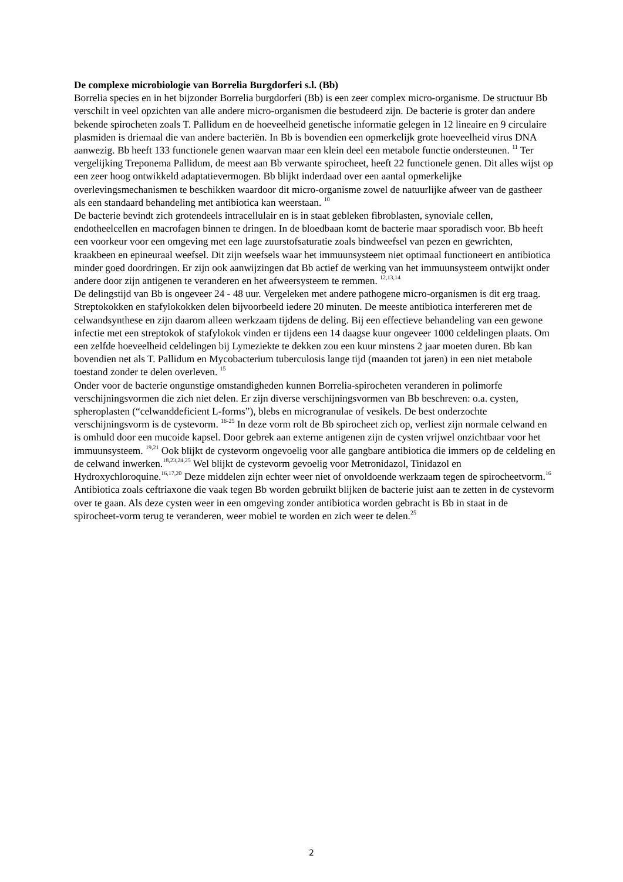De complexe microbiologie van Borrelia Burgdorferi s.l. (Bb)
Borrelia species en in het bijzonder Borrelia burgdorferi (Bb) is een zeer complex micro-organisme. De structuur Bb verschilt in veel opzichten van alle andere micro-organismen die bestudeerd zijn. De bacterie is groter dan andere bekende spirocheten zoals T. Pallidum en de hoeveelheid genetische informatie gelegen in 12 lineaire en 9 circulaire plasmiden is driemaal die van andere bacteriën. In Bb is bovendien een opmerkelijk grote hoeveelheid virus DNA aanwezig. Bb heeft 133 functionele genen waarvan maar een klein deel een metabole functie ondersteunen. <sup>11</sup> Ter vergelijking Treponema Pallidum, de meest aan Bb verwante spirocheet, heeft 22 functionele genen. Dit alles wijst op een zeer hoog ontwikkeld adaptatievermogen. Bb blijkt inderdaad over een aantal opmerkelijke overlevingsmechanismen te beschikken waardoor dit micro-organisme zowel de natuurlijke afweer van de gastheer als een standaard behandeling met antibiotica kan weerstaan. <sup>10</sup>
De bacterie bevindt zich grotendeels intracellulair en is in staat gebleken fibroblasten, synoviale cellen, endotheelcellen en macrofagen binnen te dringen. In de bloedbaan komt de bacterie maar sporadisch voor. Bb heeft een voorkeur voor een omgeving met een lage zuurstofsaturatie zoals bindweefsel van pezen en gewrichten, kraakbeen en epineuraal weefsel. Dit zijn weefsels waar het immuunsysteem niet optimaal functioneert en antibiotica minder goed doordringen. Er zijn ook aanwijzingen dat Bb actief de werking van het immuunsysteem ontwijkt onder andere door zijn antigenen te veranderen en het afweersysteem te remmen. <sup>12,13,14</sup>
De delingstijd van Bb is ongeveer 24 - 48 uur. Vergeleken met andere pathogene micro-organismen is dit erg traag. Streptokokken en stafylokokken delen bijvoorbeeld iedere 20 minuten. De meeste antibiotica interfereren met de celwandsynthese en zijn daarom alleen werkzaam tijdens de deling. Bij een effectieve behandeling van een gewone infectie met een streptokok of stafylokok vinden er tijdens een 14 daagse kuur ongeveer 1000 celdelingen plaats. Om een zelfde hoeveelheid celdelingen bij Lymeziekte te dekken zou een kuur minstens 2 jaar moeten duren. Bb kan bovendien net als T. Pallidum en Mycobacterium tuberculosis lange tijd (maanden tot jaren) in een niet metabole toestand zonder te delen overleven. <sup>15</sup>
Onder voor de bacterie ongunstige omstandigheden kunnen Borrelia-spirocheten veranderen in polimorfe verschijningsvormen die zich niet delen. Er zijn diverse verschijningsvormen van Bb beschreven: o.a. cysten, spheroplasten (“celwanddeficient L-forms”), blebs en microgranulae of vesikels. De best onderzochte verschijningsvorm is de cystevorm. <sup>16-25</sup> In deze vorm rolt de Bb spirocheet zich op, verliest zijn normale celwand en is omhuld door een mucoide kapsel. Door gebrek aan externe antigenen zijn de cysten vrijwel onzichtbaar voor het immuunsysteem. <sup>19,21</sup> Ook blijkt de cystevorm ongevoelig voor alle gangbare antibiotica die immers op de celdeling en de celwand inwerken.<sup>18,23,24,25</sup> Wel blijkt de cystevorm gevoelig voor Metronidazol, Tinidazol en Hydroxychloroquine.<sup>16,17,20</sup> Deze middelen zijn echter weer niet of onvoldoende werkzaam tegen de spirocheetvorm.<sup>16</sup> Antibiotica zoals ceftriaxone die vaak tegen Bb worden gebruikt blijken de bacterie juist aan te zetten in de cystevorm over te gaan. Als deze cysten weer in een omgeving zonder antibiotica worden gebracht is Bb in staat in de spirocheet-vorm terug te veranderen, weer mobiel te worden en zich weer te delen.<sup>25</sup>
2